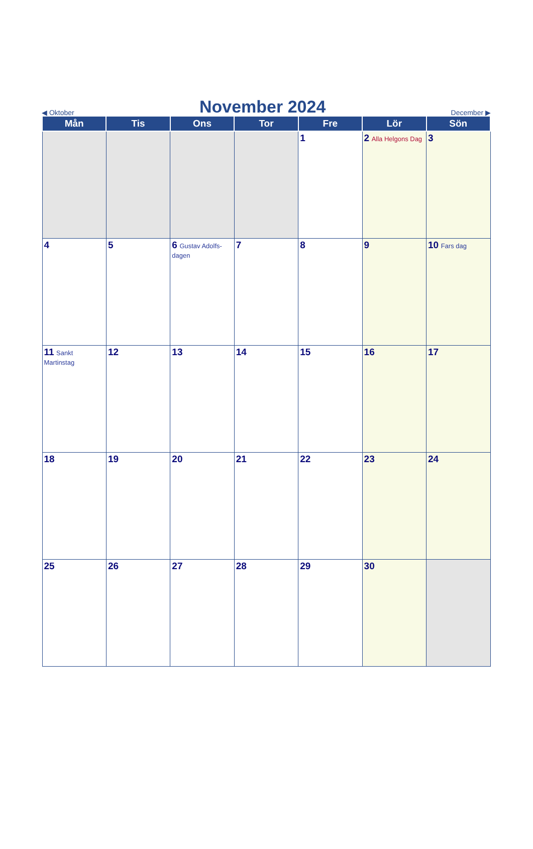◀ Oktober
November 2024
December ▶
| Mån | Tis | Ons | Tor | Fre | Lör | Sön |
| --- | --- | --- | --- | --- | --- | --- |
| | | | | 1 | 2 Alla Helgons Dag | 3 |
| 4 | 5 | 6 Gustav Adolfs-dagen | 7 | 8 | 9 | 10 Fars dag |
| 11 Sankt Martinstag | 12 | 13 | 14 | 15 | 16 | 17 |
| 18 | 19 | 20 | 21 | 22 | 23 | 24 |
| 25 | 26 | 27 | 28 | 29 | 30 | |